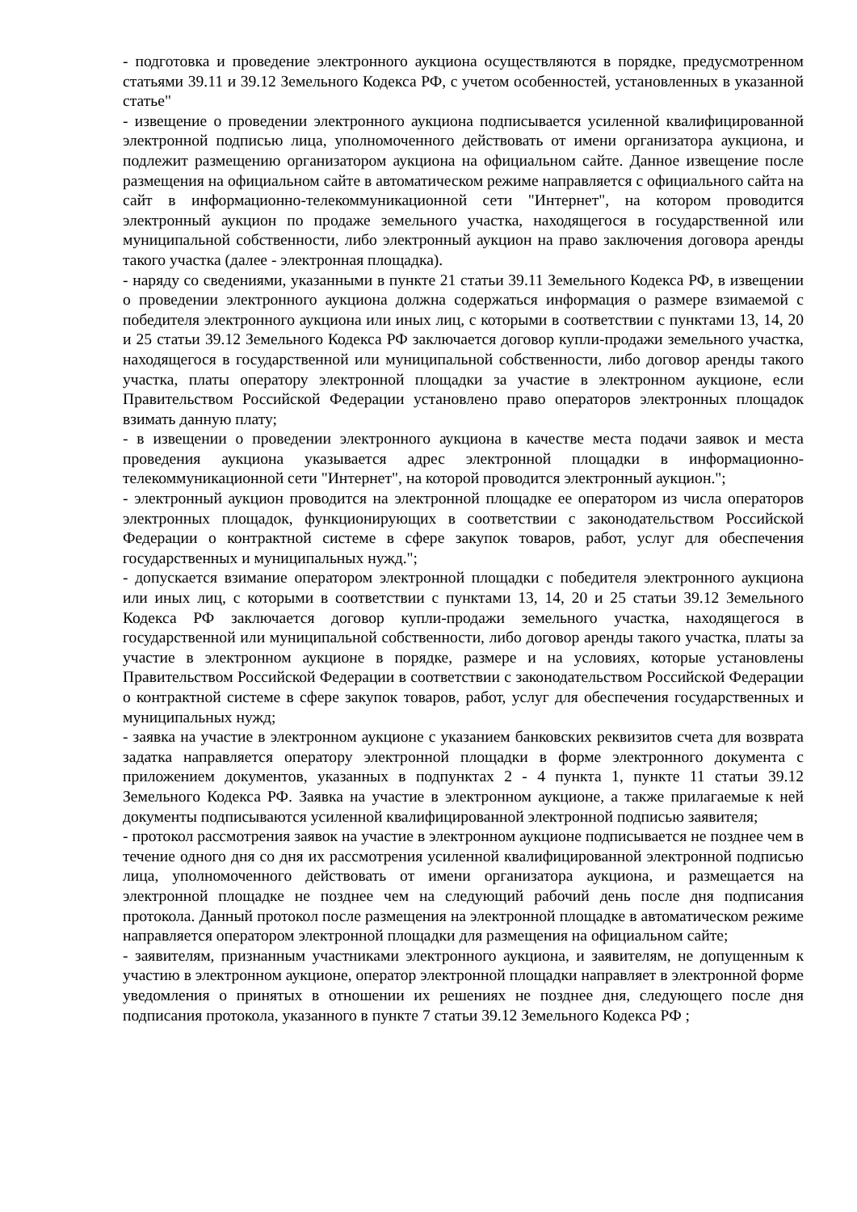- подготовка и проведение электронного аукциона осуществляются в порядке, предусмотренном статьями 39.11 и 39.12 Земельного Кодекса РФ, с учетом особенностей, установленных в указанной статье"
- извещение о проведении электронного аукциона подписывается усиленной квалифицированной электронной подписью лица, уполномоченного действовать от имени организатора аукциона, и подлежит размещению организатором аукциона на официальном сайте. Данное извещение после размещения на официальном сайте в автоматическом режиме направляется с официального сайта на сайт в информационно-телекоммуникационной сети "Интернет", на котором проводится электронный аукцион по продаже земельного участка, находящегося в государственной или муниципальной собственности, либо электронный аукцион на право заключения договора аренды такого участка (далее - электронная площадка).
- наряду со сведениями, указанными в пункте 21 статьи 39.11 Земельного Кодекса РФ, в извещении о проведении электронного аукциона должна содержаться информация о размере взимаемой с победителя электронного аукциона или иных лиц, с которыми в соответствии с пунктами 13, 14, 20 и 25 статьи 39.12 Земельного Кодекса РФ заключается договор купли-продажи земельного участка, находящегося в государственной или муниципальной собственности, либо договор аренды такого участка, платы оператору электронной площадки за участие в электронном аукционе, если Правительством Российской Федерации установлено право операторов электронных площадок взимать данную плату;
- в извещении о проведении электронного аукциона в качестве места подачи заявок и места проведения аукциона указывается адрес электронной площадки в информационно-телекоммуникационной сети "Интернет", на которой проводится электронный аукцион.";
- электронный аукцион проводится на электронной площадке ее оператором из числа операторов электронных площадок, функционирующих в соответствии с законодательством Российской Федерации о контрактной системе в сфере закупок товаров, работ, услуг для обеспечения государственных и муниципальных нужд.";
- допускается взимание оператором электронной площадки с победителя электронного аукциона или иных лиц, с которыми в соответствии с пунктами 13, 14, 20 и 25 статьи 39.12 Земельного Кодекса РФ заключается договор купли-продажи земельного участка, находящегося в государственной или муниципальной собственности, либо договор аренды такого участка, платы за участие в электронном аукционе в порядке, размере и на условиях, которые установлены Правительством Российской Федерации в соответствии с законодательством Российской Федерации о контрактной системе в сфере закупок товаров, работ, услуг для обеспечения государственных и муниципальных нужд;
- заявка на участие в электронном аукционе с указанием банковских реквизитов счета для возврата задатка направляется оператору электронной площадки в форме электронного документа с приложением документов, указанных в подпунктах 2 - 4 пункта 1, пункте 11 статьи 39.12 Земельного Кодекса РФ. Заявка на участие в электронном аукционе, а также прилагаемые к ней документы подписываются усиленной квалифицированной электронной подписью заявителя;
- протокол рассмотрения заявок на участие в электронном аукционе подписывается не позднее чем в течение одного дня со дня их рассмотрения усиленной квалифицированной электронной подписью лица, уполномоченного действовать от имени организатора аукциона, и размещается на электронной площадке не позднее чем на следующий рабочий день после дня подписания протокола. Данный протокол после размещения на электронной площадке в автоматическом режиме направляется оператором электронной площадки для размещения на официальном сайте;
- заявителям, признанным участниками электронного аукциона, и заявителям, не допущенным к участию в электронном аукционе, оператор электронной площадки направляет в электронной форме уведомления о принятых в отношении их решениях не позднее дня, следующего после дня подписания протокола, указанного в пункте 7 статьи 39.12 Земельного Кодекса РФ ;